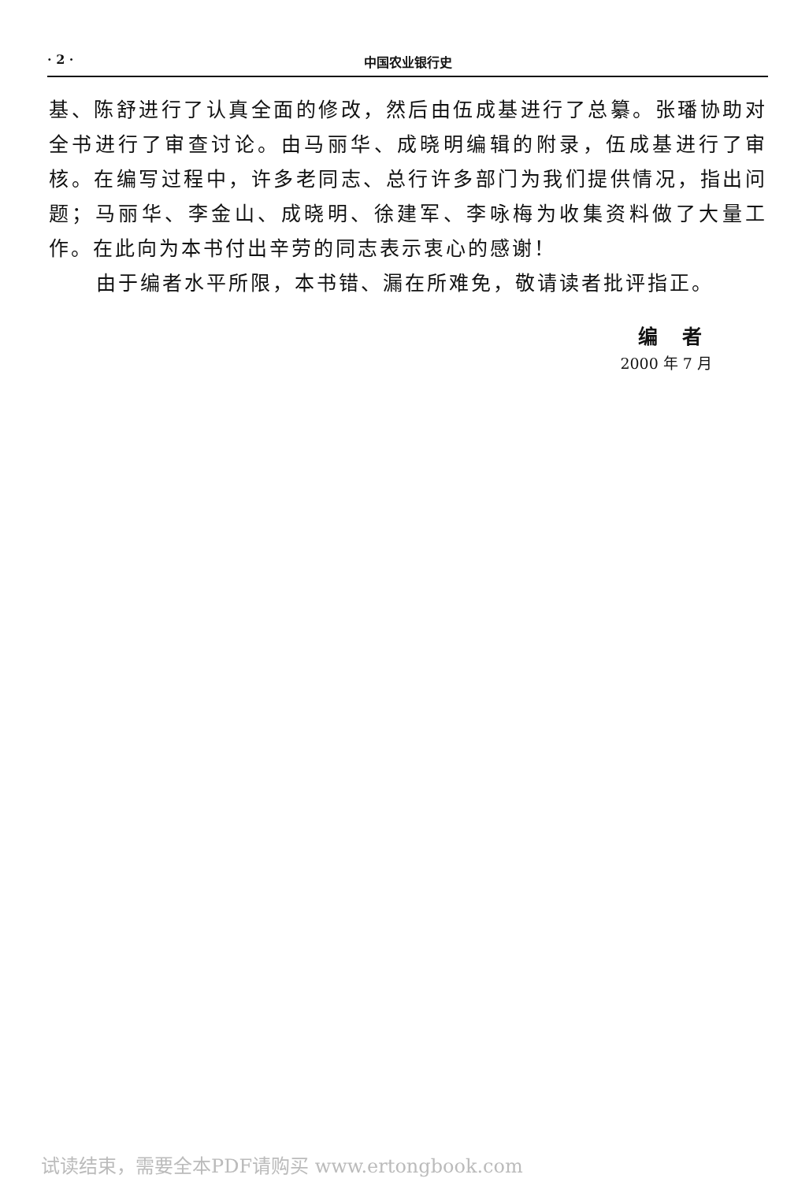· 2 · 中国农业银行史
基、陈舒进行了认真全面的修改，然后由伍成基进行了总纂。张璠协助对全书进行了审查讨论。由马丽华、成晓明编辑的附录，伍成基进行了审核。在编写过程中，许多老同志、总行许多部门为我们提供情况，指出问题；马丽华、李金山、成晓明、徐建军、李咏梅为收集资料做了大量工作。在此向为本书付出辛劳的同志表示衷心的感谢！
由于编者水平所限，本书错、漏在所难免，敬请读者批评指正。
编　者
2000 年 7 月
试读结束，需要全本PDF请购买 www.ertongbook.com